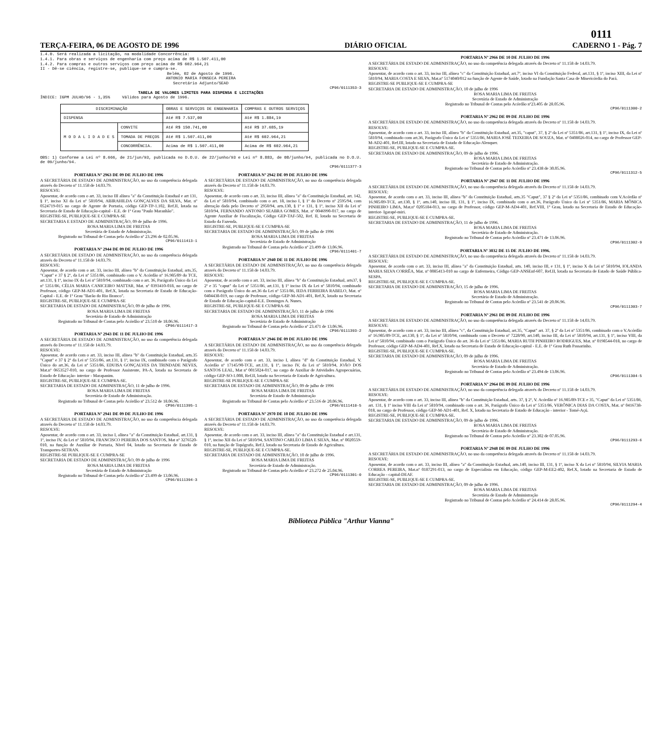0111
TERÇA-FEIRA, 06 DE AGOSTO DE 1996 DIÁRIO OFICIAL CADERNO 1 - Pág. 7
1.4.0. Será realizada a licitação, na modalidade Concorrência:
1.4.1. Para obras e serviços de engenharia com preço acima de R$ 1.507.411,00
1.4.2. Para compras e outros serviços com preço acima de R$ 602.964,21
II - Dê-se ciência, registre-se, publique-se e cumpra-se.
Belém, 02 de Agosto de 1996.
ANTONIO MARIA FONSECA PEREIRA
Secretário Adjunto/SEAD
CP96/0111353-3
TABELA DE VALORES LIMITES PARA DISPENSA E LICITAÇÕES
ÍNDICE: IGPM JULHO/96 - 1,35% Válidos para Agosto de 1996.
| DISCRIMINAÇÃO | | OBRAS E SERVIÇOS DE ENGENHARIA | COMPRAS E OUTROS SERVIÇOS |
| --- | --- | --- | --- |
| DISPENSA | | Até R$ 7.537,00 | Até R$ 1.884,19 |
| M O D A L I D A D E S | CONVITE | Até R$ 150.741,00 | Até R$ 37.685,19 |
| | TOMADA DE PREÇOS | Até R$ 1.507.411,00 | Até R$ 602.964,21 |
| | CONCORRÊNCIA. | Acima de R$ 1.507.411,00 | Acima de R$ 602.964,21 |
OBS: 1) Conforme a Lei nº 8.666, de 21/jun/93, publicada no D.O.U. de 22/junho/93 e Lei nº 8.883, de 08/junho/94, publicada no D.O.U. de 09/junho/94.
CP96/0111377-3
PORTARIA Nº 2963 DE 09 DE JULHO DE 1996
A SECRETÁRIA DE ESTADO DE ADMINISTRAÇÃO, no uso da competência delegada através do Decreto nº 11.158 de 14.03.79.
RESOLVE:
Aposentar, de acordo com o art. 33, inciso III alínea "a" da Constituição Estadual e art 131, § 1º, inciso XI da Lei nº 5810/94, ABIRAHILDA GONÇALVES DA SILVA, Mat. nº 0524719-015 no cargo de Agente de Portaria, código GEP-TP-1.102, Ref.II, lotada na Secretaria de Estado de Educação-capital - E.E. de 1º Grau "Paulo Maranhão".
REGISTRE-SE, PUBLIQUE-SE E CUMPRA-SE
SECRETARIA E ESTADO DE ADMINISTRAÇÃO, 09 de julho de 1996.
ROSA MARIA LIMA DE FREITAS
Secretária de Estado de Administração.
Registrado no Tribunal de Contas pelo Acórdão nº 23.296 de 02.05.96.
CP96/0111413-1
PORTARIA Nº 2944 DE 09 DE JULHO DE 1996
A SECRETÁRIA DE ESTADO DE ADMINISTRAÇÃO, no uso da competência delegada através do Decreto nº 11.158 de 14.03.79.
RESOLVE:
Aposentar, de acordo com o art. 33, inciso III, alínea "b" da Constituição Estadual, arts.35, "Caput" e 37 § 2º, da Lei nº 5351/86, combinado com o V. Acórdão nº 16.985/89 do TCE, art.131, § 1º, inciso IX da Lei nº 5810/94, combinado com o art. 36, Parágrafo Único da Lei nº 5351/86, CÉLIA MARIA CANICEIRO MATTAR, Mat. nº 0393410-018, no cargo de Professor, código GEP-M-AD1-401, Ref.X, lotada na Secretaria de Estado de Educação-Capital - E.E. de 1º Grau "Barão do Rio Branco".
REGISTRE-SE, PUBLIQUE-SE E CUMPRA-SE
SECRETARIA DE ESTADO DE ADMINISTRAÇÃO, 09 de julho de 1996.
ROSA MARIA LIMA DE FREITAS
Secretária de Estado de Administração
Registrado no Tribunal de Contas pelo Acórdão nº 23.510 de 18.06.96.
CP96/0111417-3
PORTARIA Nº 2943 DE 11 DE JULHO DE 1996
A SECRETÁRIA DE ESTADO DE ADMINISTRAÇÃO, no uso da competência delegada através do Decreto nº 11.158 de 14.03.79.
RESOLVE:
Aposentar, de acordo com o art. 33, inciso III, alínea "b" da Constituição Estadual, arts.35 "Caput" e 37 § 2º da Lei nº 5351/86, art.131, § 1º, inciso IX, combinado com o Parágrafo Único do art.36, da Lei nº 5351/86, EDUISA GONÇALVES DA TRINDADE NEVES, Mat.nº 0653527-010, no cargo de Professor Assistente, PA-A, lotada na Secretaria de Estado de Educação- interior - Marapanim.
REGISTRE-SE, PUBLIQUE-SE E CUMPRA-SE.
SECRETARIA DE ESTADO DE ADMINISTRAÇÃO, 11 de julho de 1996.
ROSA MARIA LIMA DE FREITAS
Secretária de Estado de Administração.
Registrado no Tribunal de Contas pelo Acórdão nº 23.512 de 18.06.96.
CP96/0111395-1
PORTARIA Nº 2941 DE 09 DE JULHO DE 1996
A SECRETÁRIA DE ESTADO DE ADMINISTRAÇÃO, no uso da competência delegada através do Decreto nº 11.158 de 14.03.79.
RESOLVE:
Aposentar, de acordo com o art. 33, inciso I, alínea "a" da Constituição Estadual, art.131, § 1º, inciso IV, da Lei nº 5810/94, FRANCISCO PEREIRA DOS SANTOS, Mat nº 3276520-010, na função de Auxiliar de Portaria, Nível 04, lotado na Secretaria de Estado de Transportes-SETRAN.
REGISTRE-SE PUBLIQUE-SE E CUMPRA-SE
SECRETARIA DE ESTADO DE ADMINISTRAÇÃO, 09 de julho de 1996
ROSA MARIA LIMA DE FREITAS
Secretária de Estado de Administração
Registrado no Tribunal de Contas pelo Acórdão nº 23.499 de 13.06.96.
CP96/0111394-3
PORTARIA Nº 2942 DE 09 DE JULHO DE 1996
A SECRETÁRIA DE ESTADO DE ADMINISTRAÇÃO, no uso da competência delegada através do Decreto nº 11.158 de 14.03.79.
RESOLVE:
Aposentar, de acordo com o art. 33, inciso III, alínea "a" da Constituição Estadual, art. 142, da Lei nº 5810/94, combinado com o art. 18, inciso I, § 1º do Decreto nº 2595/94, com alteração dada pelo Decreto nº 2950/94, arts.130, § 1º e 131, § 1º, inciso XII da Lei nº 5810/94, FERNANDO ANTONIO SEABRA GOMES, Mat. nº 0046990-017, no cargo de Agente Auxiliar de Fiscalização, Código GEP-TAF-502, Ref. II, lotado na Secretaria de Estado da Fazenda.
REGISTRE-SE, PUBLIQUE-SE E CUMPRA-SE
SECRETARIA DE ESTADO DE ADMINISTRAÇÃO, 09 de julho de 1996
ROSA MARIA LIMA DE FREITAS
Secretária de Estado de Administração
Registrado no Tribunal de Contas pelo Acórdão nº 23.499 de 13.06.96.
CP96/0111401-7
PORTARIA Nº 2940 DE 11 DE JULHO DE 1996
A SECRETÁRIA DE ESTADO DE ADMINISTRAÇÃO, no uso da competência delegada através do Decreto nº 11.158 de 14.03.79.
RESOLVE:
Aposentar, de acordo com o art. 33, inciso III, alínea "b" da Constituição Estadual, arts37, § 2º e 35 "caput" da Lei nº 5351/86, art.131, § 1º inciso IX da Lei nº 5810/94, combinado com o Parágrafo Único do art.36 da Lei nº 5351/86, IEDA FERREIRA RABELO, Mat. nº 0404438-019, no cargo de Professor, código GEP-M-AD1-401, Ref.X, lotado na Secretaria de Estado de Educação-capital-E.E. Domingos A. Nunes.
REGISTRE-SE, PUBLIQUE-SE E CUMPRA-SE
SECRETARIA DE ESTADO DE ADMINISTRAÇÃO, 11 de julho de 1996
ROSA MARIA LIMA DE FREITAS
Secretária de Estado de Administração
Registrado no Tribunal de Contas pelo Acórdão nº 23.471 de 13.06.96.
CP96/0111393-2
PORTARIA Nº 2946 DE 09 DE JULHO DE 1996
A SECRETÁRIA DE ESTADO DE ADMINISTRAÇÃO, no uso da competência delegada através do Decreto nº 11.158 de 14.03.79.
RESOLVE:
Aposentar, de acordo com o art. 33, inciso I, alínea "d" da Constituição Estadual, V. Acórdão nº 17145/90-TCE, art.131, § 1º, inciso IV, da Lei nº 5810/94, JOÃO DOS SANTOS LEAL, Mat nº 0015024-017, no cargo de Auxiliar de Atividades Agropecuárias, código GEP-SO-1.008, Ref.II, lotado na Secretaria de Estado de Agricultura.
REGISTRE-SE PUBLIQUE-SE E CUMPRA-SE
SECRETARIA DE ESTADO DE ADMINISTRAÇÃO, 09 de julho de 1996
ROSA MARIA LIMA DE FREITAS
Secretária de Estado de Administração
Registrado no Tribunal de Contas pelo Acórdão nº 23.516 de 20.06.96.
CP96/0111410-5
PORTARIA Nº 2970 DE 10 DE JULHO DE 1996
A SECRETÁRIA DE ESTADO DE ADMINISTRAÇÃO, no uso da competência delegada através do Decreto nº 11.158 de 14.03.79.
RESOLVE:
Aposentar, de acordo com o art. 33, inciso III, alínea "a" da Constituição Estadual e art.131, § 1º, inciso XII da Lei nº 5810/94, SANTINO CARLÉO LIMA E SILVA, Mat. nº 0020559-010, na função de Topógrafo, Ref.I, lotado na Secretaria de Estado de Agricultura.
REGISTRE-SE, PUBLIQUE-SE E CUMPRA-SE.
SECRETARIA DE ESTADO DE ADMINISTRAÇÃO, 10 de julho de 1996.
ROSA MARIA LIMA DE FREITAS
Secretária de Estado de Administração.
Registrado no Tribunal de Contas pelo Acórdão nº 23.272 de 25.04.96.
CP96/0111301-0
PORTARIA Nº 2966 DE 10 DE JULHO DE 1996
A SECRETÁRIA DE ESTADO DE ADMINISTRAÇÃO, no uso da competência delegada através do Decreto nº 11.158 de 14.03.79.
RESOLVE:
Aposentar, de acordo com o art. 33, inciso III, alínea "c" da Constituição Estadual, art.7º, inciso VI da Constituição Federal, art.131, § 1º, inciso XIII, da Lei nº 5810/94, MARIA COSTA E SILVA, Mat.nº 5174040/012 na função de Agente de Saúde, lotado na Fundação Santa Casa de Misericórdia do Pará.
REGISTRE-SE PUBLIQUE-SE E CUMPRA-SE
SECRETARIA DE ESTADO DE ADMINISTRAÇÃO, 10 de julho de 1996
ROSA MARIA LIMA DE FREITAS
Secretária de Estado de Administração
Registrado no Tribunal de Contas pelo Acórdão nº23.405 de 28.05.96.
CP96/0111300-2
PORTARIA Nº 2962 DE 09 DE JULHO DE 1996
A SECRETÁRIA DE ESTADO DE ADMINISTRAÇÃO, no uso da competência delegada através do Decreto nº 11.158 de 14.03.79.
RESOLVE:
Aposentar, de acordo com o art. 33, inciso III, alínea "b" da Constituição Estadual, art.35, "caput", 37, § 2º da Lei nº 5351/86, art.131, § 1º, inciso IX, da Lei nº 5810/94, combinado com art.36, Parágrafo Único da Lei nº 5351/86, MARIA JOSÉ TEIXEIRA DE SOUZA, Mat. nº 0408026-014, no cargo de Professor GEP-M-AD2-401, Ref.III, lotado na Secretaria de Estado de Educação-Alenquer.
REGISTRE-SE, PUBLIQUE-SE E CUMPRA-SE.
SECRETARIA DE ESTADO DE ADMINISTRAÇÃO, 09 de julho de 1996.
ROSA MARIA LIMA DE FREITAS
Secretária de Estado de Administração.
Registrado no Tribunal de Contas pelo Acórdão nº 23.438 de 30.05.96.
CP96/0111312-5
PORTARIA Nº 2947 DE 11 DE JULHO DE 1996
A SECRETÁRIA DE ESTADO DE ADMINISTRAÇÃO, no uso da competência delegada através do Decreto nº 11.158 de 14.03.79.
RESOLVE:
Aposentar, de acordo com o art. 33, inciso III, alínea "b" da Constituição Estadual, arts.35 "Caput", 37 § 2º da Lei nº 5351/86, combinado com V.Acórdão nº 16.985/89-TCE, art.130, § 1º, arts.140, inciso III, 131, § 1º, inciso IX, combinado com o art.36, Parágrafo Único da Lei nº 5351/86, MARIA MÔNICA PINHEIRO LIMA, Mat.nº 0205184-013, no cargo de Professor, código GEP-M-AD4-401, Ref.VIII, 1º Grau, lotado na Secretaria de Estado de Educação-interior- Igarapé-miri.
REGISTRE-SE, PUBLIQUE-SE E CUMPRA-SE.
SECRETARIA DE ESTADO DE ADMINISTRAÇÃO, 11 de julho de 1996.
ROSA MARIA LIMA DE FREITAS
Secretária de Estado de Administração.
Registrado no Tribunal de Contas pelo Acórdão nº 23.471 de 13.06.96.
CP96/0111302-9
PORTARIA Nº 3032 DE 15 DE JULHO DE 1996.
A SECRETÁRIA DE ESTADO DE ADMINISTRAÇÃO, no uso da competência delegada através do Decreto nº 11.158 de 14.03.79.
RESOLVE:
Aposentar, de acordo com o art. 33, inciso III, alínea "a" da Constituição Estadual, arts. 140, inciso III, e 131, § 1º, inciso X da Lei nº 5810/94, IOLANDA MARIA SILVA CORRÊA, Mat. nº 0085413-010 no cargo de Enfermeira, Código GEP-ANSEnf-607, Ref.II, lotada na Secretaria de Estado de Saúde Pública-SESPA.
REGISTRE-SE, PUBLIQUE-SE E CUMPRA-SE.
SECRETARIA DE ESTADO DE ADMINISTRAÇÃO, 15 de julho de 1996.
ROSA MARIA LIMA DE FREITAS
Secretária de Estado de Administração.
Registrado no Tribunal de Contas pelo Acórdão nº 23.541 de 20.06.96.
CP96/0111303-7
PORTARIA Nº 2961 DE 09 DE JULHO DE 1996
A SECRETÁRIA DE ESTADO DE ADMINISTRAÇÃO, no uso da competência delegada através do Decreto nº 11.158 de 14.03.79.
RESOLVE:
Aposentar, de acordo com o art. 33, inciso III, alínea "c", da Constituição Estadual, art.35, "Caput" art. 37, § 2º da Lei nº 5351/86, combinado com o V.Acórdão nº 16.985/89-TCE, art.130, § 1º, da Lei nº 5810/94, combinado com o Decreto nº 7228/90, art.140, inciso III, da Lei nº 5810/94, art.131, § 1º, inciso VIII, da Lei nº 5810/94, combinado com o Parágrafo Único do art. 36 da Lei nº 5351/86, MARIA RUTH PINHEIRO RODRIGUES, Mat. nº 0198544-018, no cargo de Professor, código GEP-M-AD4-401, Ref.X, lotado na Secretaria de Estado de Educação-capital - E.E. de 1º Grau Ruth Passarinho.
REGISTRE-SE, PUBLIQUE-SE E CUMPRA-SE.
SECRETARIA DE ESTADO DE ADMINISTRAÇÃO, 09 de julho de 1996.
ROSA MARIA LIMA DE FREITAS
Secretária de Estado de Administração.
Registrado no Tribunal de Contas pelo Acórdão nº 23.494 de 13.06.96.
CP96/0111304-5
PORTARIA Nº 2964 DE 09 DE JULHO DE 1996
A SECRETÁRIA DE ESTADO DE ADMINISTRAÇÃO, no uso da competência delegada através do Decreto nº 11.158 de 14.03.79.
RESOLVE:
Aposentar, de acordo com o art. 33, inciso III, alínea "b" da Constituição Estadual, arts. 37, § 2º, V. Acórdão nº 16.985/89-TCE e 35, "Caput" da Lei nº 5351/86, art. 131, § 1º inciso VIII da Lei nº 5810/94, combinado com o art. 36, Parágrafo Único da Lei nº 5351/86, VERÔNICA DIAS DA COSTA, Mat. nº 0416738-018, no cargo de Professor, código GEP-M-AD1-401, Ref. X, lotado na Secretaria de Estado de Educação - interior - Tomé-Açú.
REGISTRE-SE, PUBLIQUE-SE E CUMPRA-SE.
SECRETARIA DE ESTADO DE ADMINISTRAÇÃO, 09 de julho de 1996.
ROSA MARIA LIMA DE FREITAS
Secretária de Estado de Administração.
Registrado no Tribunal de Contas pelo Acórdão nº 23.302 de 07.05.96.
CP96/0111293-6
PORTARIA Nº 2948 DE 09 DE JULHO DE 1996
A SECRETÁRIA DE ESTADO DE ADMINISTRAÇÃO, no uso da competência delegada através do Decreto nº 11.158 de 14.03.79.
RESOLVE:
Aposentar, de acordo com o art. 33, inciso III, alínea "a" da Constituição Estadual, arts.140, inciso III, 131, § 1º, inciso X da Lei nº 5810/94, SILVIA MARIA CORREA PEREIRA, Mat.nº 0187291-013, no cargo de Especialista em Educação, código GEP-M-EE2-402, Ref.X, lotado na Secretaria de Estado de Educação - capital-DEAF.
REGISTRE-SE, PUBLIQUE-SE E CUMPRA-SE.
SECRETARIA DE ESTADO DE ADMINISTRAÇÃO, 09 de julho de 1996.
ROSA MARIA LIMA DE FREITAS
Secretária de Estado de Administração
Registrado no Tribunal de Contas pelo Acórdão nº 24.414 de 28.05.96.
CP96/0111294-4
Biblioteca Pública "Arthur Vianna"